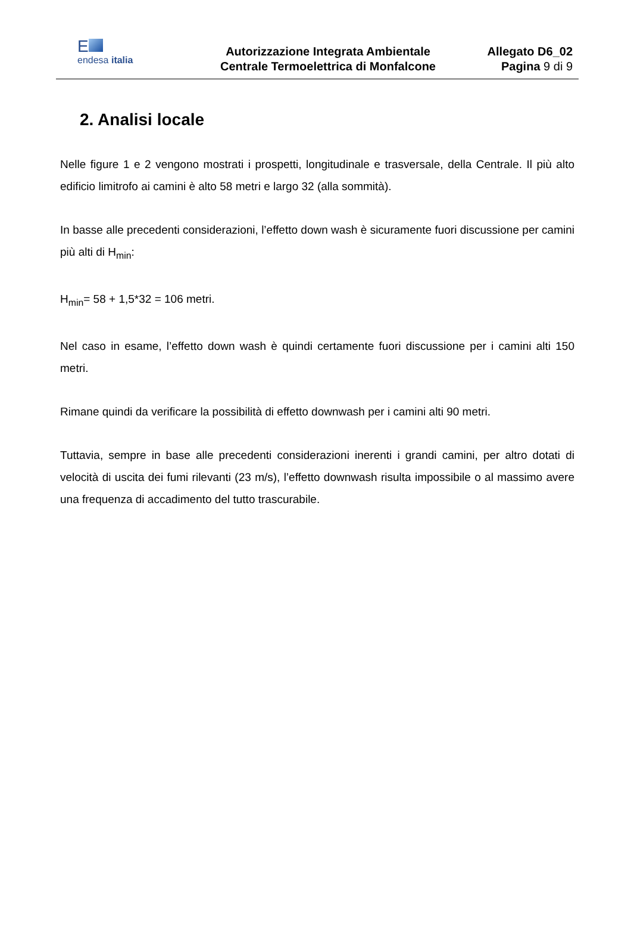E
endesa italia
Autorizzazione Integrata Ambientale
Centrale Termoelettrica di Monfalcone
Allegato D6_02
Pagina 9 di 9
2. Analisi locale
Nelle figure 1 e 2 vengono mostrati i prospetti, longitudinale e trasversale, della Centrale. Il più alto edificio limitrofo ai camini è alto 58 metri e largo 32 (alla sommità).
In basse alle precedenti considerazioni, l’effetto down wash è sicuramente fuori discussione per camini più alti di H<sub>min</sub>:
H<sub>min</sub>= 58 + 1,5*32 = 106 metri.
Nel caso in esame, l’effetto down wash è quindi certamente fuori discussione per i camini alti 150 metri.
Rimane quindi da verificare la possibilità di effetto downwash per i camini alti 90 metri.
Tuttavia, sempre in base alle precedenti considerazioni inerenti i grandi camini, per altro dotati di velocità di uscita dei fumi rilevanti (23 m/s), l’effetto downwash risulta impossibile o al massimo avere una frequenza di accadimento del tutto trascurabile.